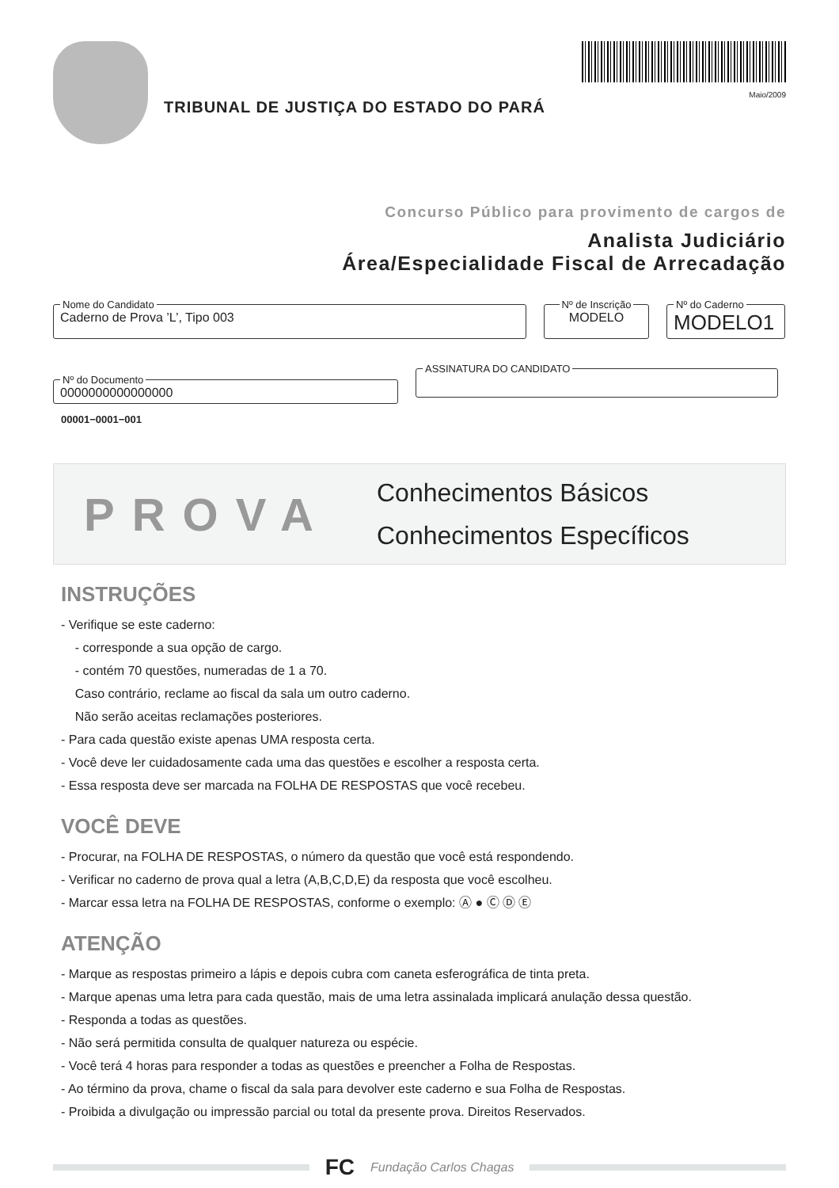TRIBUNAL DE JUSTIÇA DO ESTADO DO PARÁ
Maio/2009
Concurso Público para provimento de cargos de
Analista Judiciário
Área/Especialidade Fiscal de Arrecadação
Nome do Candidato Caderno de Prova ’L’, Tipo 003 Nº de Inscrição MODELO Nº do Caderno MODELO1
Nº do Documento 0000000000000000 ASSINATURA DO CANDIDATO
00001−0001−001
PROVA
Conhecimentos Básicos
Conhecimentos Específicos
INSTRUÇÕES
- Verifique se este caderno:
- corresponde a sua opção de cargo.
- contém 70 questões, numeradas de 1 a 70.
Caso contrário, reclame ao fiscal da sala um outro caderno.
Não serão aceitas reclamações posteriores.
- Para cada questão existe apenas UMA resposta certa.
- Você deve ler cuidadosamente cada uma das questões e escolher a resposta certa.
- Essa resposta deve ser marcada na FOLHA DE RESPOSTAS que você recebeu.
VOCÊ DEVE
- Procurar, na FOLHA DE RESPOSTAS, o número da questão que você está respondendo.
- Verificar no caderno de prova qual a letra (A,B,C,D,E) da resposta que você escolheu.
- Marcar essa letra na FOLHA DE RESPOSTAS, conforme o exemplo: Ⓐ ● Ⓒ Ⓓ Ⓔ
ATENÇÃO
- Marque as respostas primeiro a lápis e depois cubra com caneta esferográfica de tinta preta.
- Marque apenas uma letra para cada questão, mais de uma letra assinalada implicará anulação dessa questão.
- Responda a todas as questões.
- Não será permitida consulta de qualquer natureza ou espécie.
- Você terá 4 horas para responder a todas as questões e preencher a Folha de Respostas.
- Ao término da prova, chame o fiscal da sala para devolver este caderno e sua Folha de Respostas.
- Proibida a divulgação ou impressão parcial ou total da presente prova. Direitos Reservados.
FC Fundação Carlos Chagas